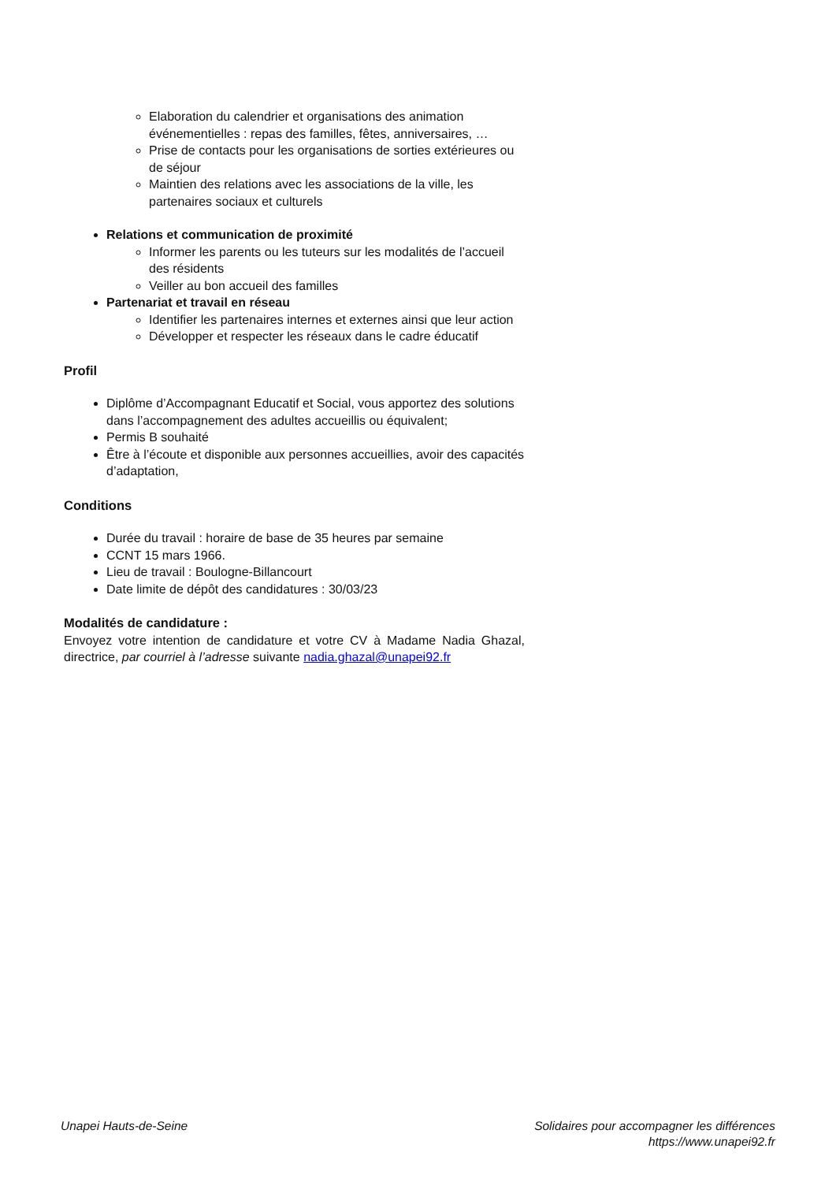Elaboration du calendrier et organisations des animation événementielles : repas des familles, fêtes, anniversaires, …
Prise de contacts pour les organisations de sorties extérieures ou de séjour
Maintien des relations avec les associations de la ville, les partenaires sociaux et culturels
Relations et communication de proximité
Informer les parents ou les tuteurs sur les modalités de l’accueil des résidents
Veiller au bon accueil des familles
Partenariat et travail en réseau
Identifier les partenaires internes et externes ainsi que leur action
Développer et respecter les réseaux dans le cadre éducatif
Profil
Diplôme d’Accompagnant Educatif et Social, vous apportez des solutions dans l’accompagnement des adultes accueillis ou équivalent;
Permis B souhaité
Être à l’écoute et disponible aux personnes accueillies, avoir des capacités d’adaptation,
Conditions
Durée du travail : horaire de base de 35 heures par semaine
CCNT 15 mars 1966.
Lieu de travail : Boulogne-Billancourt
Date limite de dépôt des candidatures : 30/03/23
Modalités de candidature :
Envoyez votre intention de candidature et votre CV à Madame Nadia Ghazal, directrice, par courriel à l’adresse suivante nadia.ghazal@unapei92.fr
Unapei Hauts-de-Seine Solidaires pour accompagner les différences
https://www.unapei92.fr